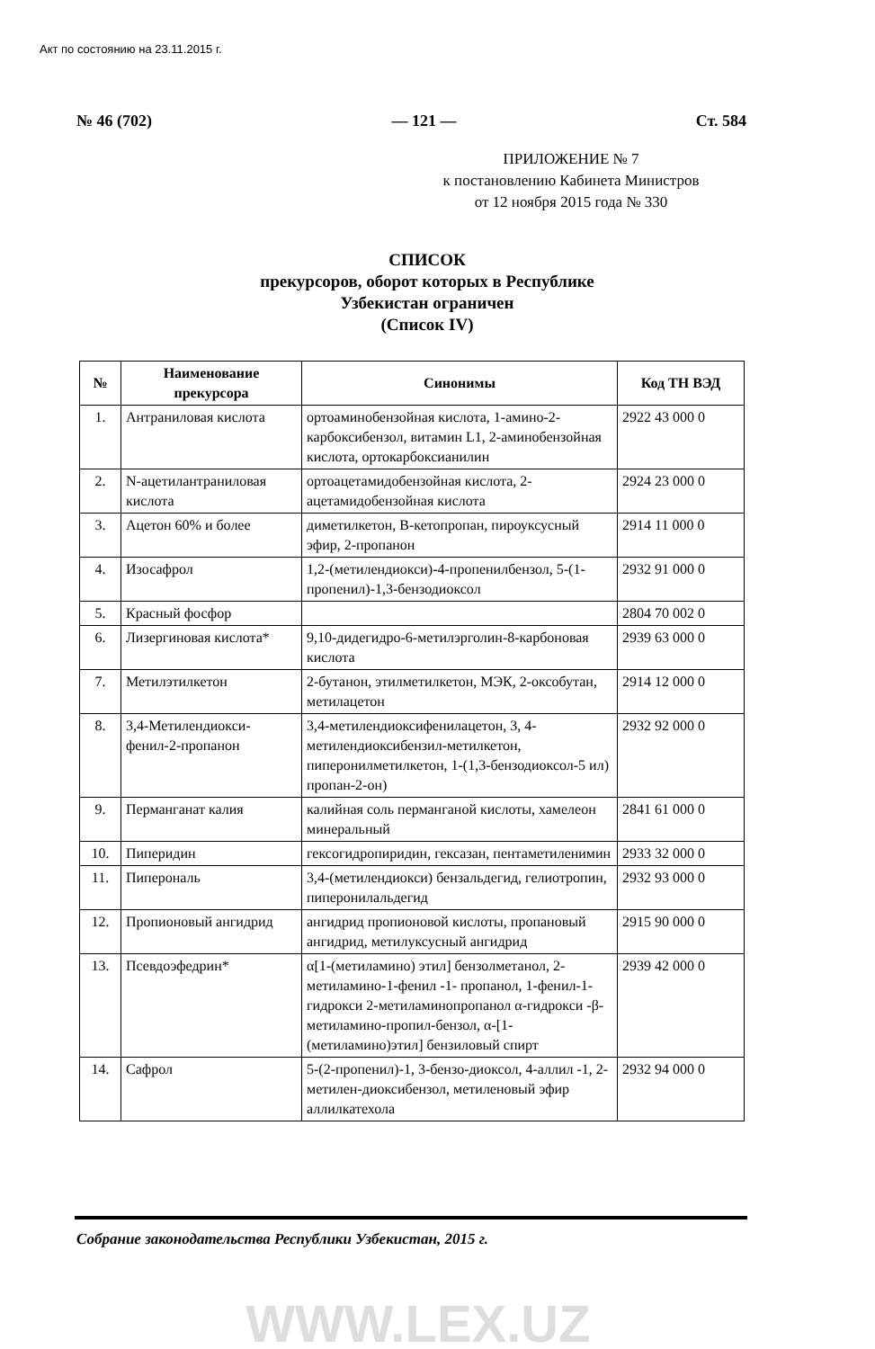Акт по состоянию на 23.11.2015 г.
№ 46 (702) — 121 — Ст. 584
ПРИЛОЖЕНИЕ № 7
к постановлению Кабинета Министров
от 12 ноября 2015 года № 330
СПИСОК
прекурсоров, оборот которых в Республике
Узбекистан ограничен
(Список IV)
| № | Наименование прекурсора | Синонимы | Код ТН ВЭД |
| --- | --- | --- | --- |
| 1. | Антраниловая кислота | ортоаминобензойная кислота, 1-амино-2-карбоксибензол, витамин L1, 2-аминобензойная кислота, ортокарбоксианилин | 2922 43 000 0 |
| 2. | N-ацетилантраниловая кислота | ортоацетамидобензойная кислота, 2-ацетамидобензойная кислота | 2924 23 000 0 |
| 3. | Ацетон 60% и более | диметилкетон, B-кетопропан, пироуксусный эфир, 2-пропанон | 2914 11 000 0 |
| 4. | Изосафрол | 1,2-(метилендиокси)-4-пропенилбензол, 5-(1-пропенил)-1,3-бензодиоксол | 2932 91 000 0 |
| 5. | Красный фосфор | | 2804 70 002 0 |
| 6. | Лизергиновая кислота* | 9,10-дидегидро-6-метилэрголин-8-карбоновая кислота | 2939 63 000 0 |
| 7. | Метилэтилкетон | 2-бутанон, этилметилкетон, МЭК, 2-оксобутан, метилацетон | 2914 12 000 0 |
| 8. | 3,4-Метилендиокси-фенил-2-пропанон | 3,4-метилендиоксифенилацетон, 3, 4-метилендиоксибензил-метилкетон, пиперонилметилкетон, 1-(1,3-бензодиоксол-5 ил) пропан-2-он) | 2932 92 000 0 |
| 9. | Перманганат калия | калийная соль перманганой кислоты, хамелеон минеральный | 2841 61 000 0 |
| 10. | Пиперидин | гексогидропиридин, гексазан, пентаметиленимин | 2933 32 000 0 |
| 11. | Пиперональ | 3,4-(метилендиокси) бензальдегид, гелиотропин, пиперонилальдегид | 2932 93 000 0 |
| 12. | Пропионовый ангидрид | ангидрид пропионовой кислоты, пропановый ангидрид, метилуксусный ангидрид | 2915 90 000 0 |
| 13. | Псевдоэфедрин* | α[1-(метиламино) этил] бензолметанол, 2-метиламино-1-фенил -1- пропанол, 1-фенил-1-гидрокси 2-метиламинопропанол α-гидрокси -β-метиламино-пропил-бензол, α-[1-(метиламино)этил] бензиловый спирт | 2939 42 000 0 |
| 14. | Сафрол | 5-(2-пропенил)-1, 3-бензо-диоксол, 4-аллил -1, 2-метилен-диоксибензол, метиленовый эфир аллилкатехола | 2932 94 000 0 |
Собрание законодательства Республики Узбекистан, 2015 г.
WWW.LEX.UZ